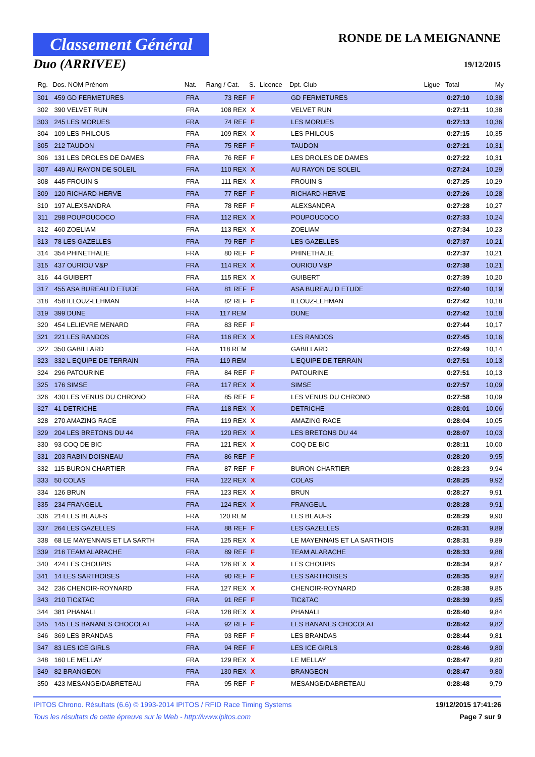Classement Général
Duo (ARRIVEE)
RONDE DE LA MEIGNANNE
19/12/2015
| Rg. | Dos. NOM Prénom | Nat. | Rang / Cat. | S. | Licence | Dpt. Club | Ligue | Total | My |
| --- | --- | --- | --- | --- | --- | --- | --- | --- | --- |
| 301 | 459 GD FERMETURES | FRA | 73 REF | F | | GD FERMETURES | | 0:27:10 | 10,38 |
| 302 | 390 VELVET RUN | FRA | 108 REX | X | | VELVET RUN | | 0:27:11 | 10,38 |
| 303 | 245 LES MORUES | FRA | 74 REF | F | | LES MORUES | | 0:27:13 | 10,36 |
| 304 | 109 LES PHILOUS | FRA | 109 REX | X | | LES PHILOUS | | 0:27:15 | 10,35 |
| 305 | 212 TAUDON | FRA | 75 REF | F | | TAUDON | | 0:27:21 | 10,31 |
| 306 | 131 LES DROLES DE DAMES | FRA | 76 REF | F | | LES DROLES DE DAMES | | 0:27:22 | 10,31 |
| 307 | 449 AU RAYON DE SOLEIL | FRA | 110 REX | X | | AU RAYON DE SOLEIL | | 0:27:24 | 10,29 |
| 308 | 445 FROUIN S | FRA | 111 REX | X | | FROUIN S | | 0:27:25 | 10,29 |
| 309 | 120 RICHARD-HERVE | FRA | 77 REF | F | | RICHARD-HERVE | | 0:27:26 | 10,28 |
| 310 | 197 ALEXSANDRA | FRA | 78 REF | F | | ALEXSANDRA | | 0:27:28 | 10,27 |
| 311 | 298 POUPOUCOCO | FRA | 112 REX | X | | POUPOUCOCO | | 0:27:33 | 10,24 |
| 312 | 460 ZOELIAM | FRA | 113 REX | X | | ZOELIAM | | 0:27:34 | 10,23 |
| 313 | 78 LES GAZELLES | FRA | 79 REF | F | | LES GAZELLES | | 0:27:37 | 10,21 |
| 314 | 354 PHINETHALIE | FRA | 80 REF | F | | PHINETHALIE | | 0:27:37 | 10,21 |
| 315 | 437 OURIOU V&P | FRA | 114 REX | X | | OURIOU V&P | | 0:27:38 | 10,21 |
| 316 | 44 GUIBERT | FRA | 115 REX | X | | GUIBERT | | 0:27:39 | 10,20 |
| 317 | 455 ASA BUREAU D ETUDE | FRA | 81 REF | F | | ASA BUREAU D ETUDE | | 0:27:40 | 10,19 |
| 318 | 458 ILLOUZ-LEHMAN | FRA | 82 REF | F | | ILLOUZ-LEHMAN | | 0:27:42 | 10,18 |
| 319 | 399 DUNE | FRA | 117 REM | | | DUNE | | 0:27:42 | 10,18 |
| 320 | 454 LELIEVRE MENARD | FRA | 83 REF | F | | | | 0:27:44 | 10,17 |
| 321 | 221 LES RANDOS | FRA | 116 REX | X | | LES RANDOS | | 0:27:45 | 10,16 |
| 322 | 350 GABILLARD | FRA | 118 REM | | | GABILLARD | | 0:27:49 | 10,14 |
| 323 | 332 L EQUIPE DE TERRAIN | FRA | 119 REM | | | L EQUIPE DE TERRAIN | | 0:27:51 | 10,13 |
| 324 | 296 PATOURINE | FRA | 84 REF | F | | PATOURINE | | 0:27:51 | 10,13 |
| 325 | 176 SIMSE | FRA | 117 REX | X | | SIMSE | | 0:27:57 | 10,09 |
| 326 | 430 LES VENUS DU CHRONO | FRA | 85 REF | F | | LES VENUS DU CHRONO | | 0:27:58 | 10,09 |
| 327 | 41 DETRICHE | FRA | 118 REX | X | | DETRICHE | | 0:28:01 | 10,06 |
| 328 | 270 AMAZING RACE | FRA | 119 REX | X | | AMAZING RACE | | 0:28:04 | 10,05 |
| 329 | 204 LES BRETONS DU 44 | FRA | 120 REX | X | | LES BRETONS DU 44 | | 0:28:07 | 10,03 |
| 330 | 93 COQ DE BIC | FRA | 121 REX | X | | COQ DE BIC | | 0:28:11 | 10,00 |
| 331 | 203 RABIN DOISNEAU | FRA | 86 REF | F | | | | 0:28:20 | 9,95 |
| 332 | 115 BURON CHARTIER | FRA | 87 REF | F | | BURON CHARTIER | | 0:28:23 | 9,94 |
| 333 | 50 COLAS | FRA | 122 REX | X | | COLAS | | 0:28:25 | 9,92 |
| 334 | 126 BRUN | FRA | 123 REX | X | | BRUN | | 0:28:27 | 9,91 |
| 335 | 234 FRANGEUL | FRA | 124 REX | X | | FRANGEUL | | 0:28:28 | 9,91 |
| 336 | 214 LES BEAUFS | FRA | 120 REM | | | LES BEAUFS | | 0:28:29 | 9,90 |
| 337 | 264 LES GAZELLES | FRA | 88 REF | F | | LES GAZELLES | | 0:28:31 | 9,89 |
| 338 | 68 LE MAYENNAIS ET LA SARTH | FRA | 125 REX | X | | LE MAYENNAIS ET LA SARTHOIS | | 0:28:31 | 9,89 |
| 339 | 216 TEAM ALARACHE | FRA | 89 REF | F | | TEAM ALARACHE | | 0:28:33 | 9,88 |
| 340 | 424 LES CHOUPIS | FRA | 126 REX | X | | LES CHOUPIS | | 0:28:34 | 9,87 |
| 341 | 14 LES SARTHOISES | FRA | 90 REF | F | | LES SARTHOISES | | 0:28:35 | 9,87 |
| 342 | 236 CHENOIR-ROYNARD | FRA | 127 REX | X | | CHENOIR-ROYNARD | | 0:28:38 | 9,85 |
| 343 | 210 TIC&TAC | FRA | 91 REF | F | | TIC&TAC | | 0:28:39 | 9,85 |
| 344 | 381 PHANALI | FRA | 128 REX | X | | PHANALI | | 0:28:40 | 9,84 |
| 345 | 145 LES BANANES CHOCOLAT | FRA | 92 REF | F | | LES BANANES CHOCOLAT | | 0:28:42 | 9,82 |
| 346 | 369 LES BRANDAS | FRA | 93 REF | F | | LES BRANDAS | | 0:28:44 | 9,81 |
| 347 | 83 LES ICE GIRLS | FRA | 94 REF | F | | LES ICE GIRLS | | 0:28:46 | 9,80 |
| 348 | 160 LE MELLAY | FRA | 129 REX | X | | LE MELLAY | | 0:28:47 | 9,80 |
| 349 | 82 BRANGEON | FRA | 130 REX | X | | BRANGEON | | 0:28:47 | 9,80 |
| 350 | 423 MESANGE/DABRETEAU | FRA | 95 REF | F | | MESANGE/DABRETEAU | | 0:28:48 | 9,79 |
19/12/2015 17:41:26
IPITOS Chrono. Résultats (6.6) © 1993-2014 IPITOS / RFID Race Timing Systems
Page 7 sur 9
Tous les résultats de cette épreuve sur le Web - http://www.ipitos.com